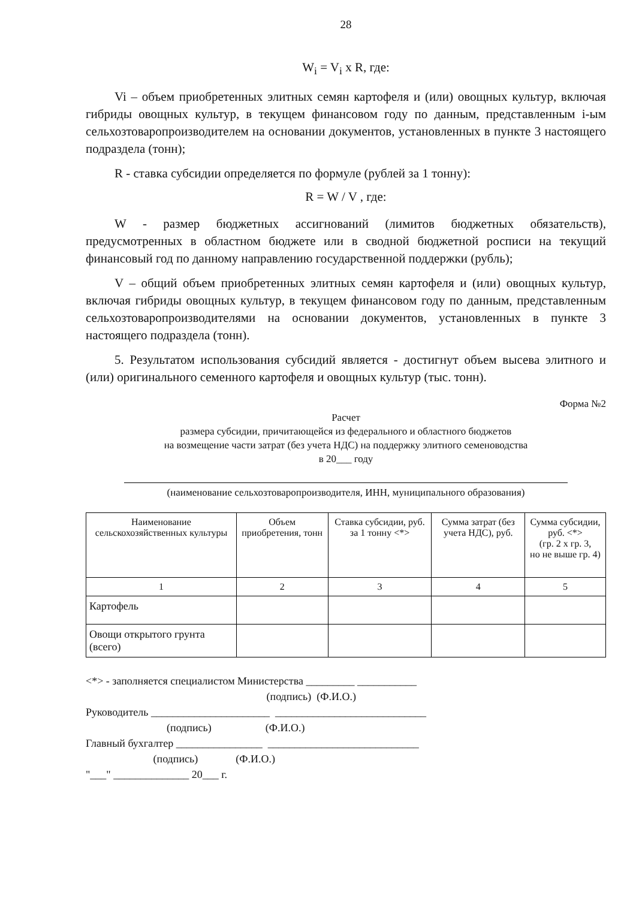28
W<sub>i</sub> = V<sub>i</sub> x R, где:
Vi – объем приобретенных элитных семян картофеля и (или) овощных культур, включая гибриды овощных культур, в текущем финансовом году по данным, представленным i-ым сельхозтоваропроизводителем на основании документов, установленных в пункте 3 настоящего подраздела (тонн);
R - ставка субсидии определяется по формуле (рублей за 1 тонну):
R = W / V , где:
W - размер бюджетных ассигнований (лимитов бюджетных обязательств), предусмотренных в областном бюджете или в сводной бюджетной росписи на текущий финансовый год по данному направлению государственной поддержки (рубль);
V – общий объем приобретенных элитных семян картофеля и (или) овощных культур, включая гибриды овощных культур, в текущем финансовом году по данным, представленным сельхозтоваропроизводителями на основании документов, установленных в пункте 3 настоящего подраздела (тонн).
5. Результатом использования субсидий является - достигнут объем высева элитного и (или) оригинального семенного картофеля и овощных культур (тыс. тонн).
Форма №2
Расчет
размера субсидии, причитающейся из федерального и областного бюджетов
на возмещение части затрат (без учета НДС) на поддержку элитного семеноводства
в 20___ году
(наименование сельхозтоваропроизводителя, ИНН, муниципального образования)
| Наименование сельскохозяйственных культуры | Объем приобретения, тонн | Ставка субсидии, руб. за 1 тонну <*> | Сумма затрат (без учета НДС), руб. | Сумма субсидии, руб. <*> (гр. 2 х гр. 3, но не выше гр. 4) |
| --- | --- | --- | --- | --- |
| 1 | 2 | 3 | 4 | 5 |
| Картофель | | | | |
| Овощи открытого грунта (всего) | | | | |
<*> - заполняется специалистом Министерства _________ ___________
(подпись) (Ф.И.О.)
Руководитель ______________________ ____________________________
(подпись) (Ф.И.О.)
Главный бухгалтер ________________ ____________________________
(подпись) (Ф.И.О.)
"___" ______________ 20___ г.